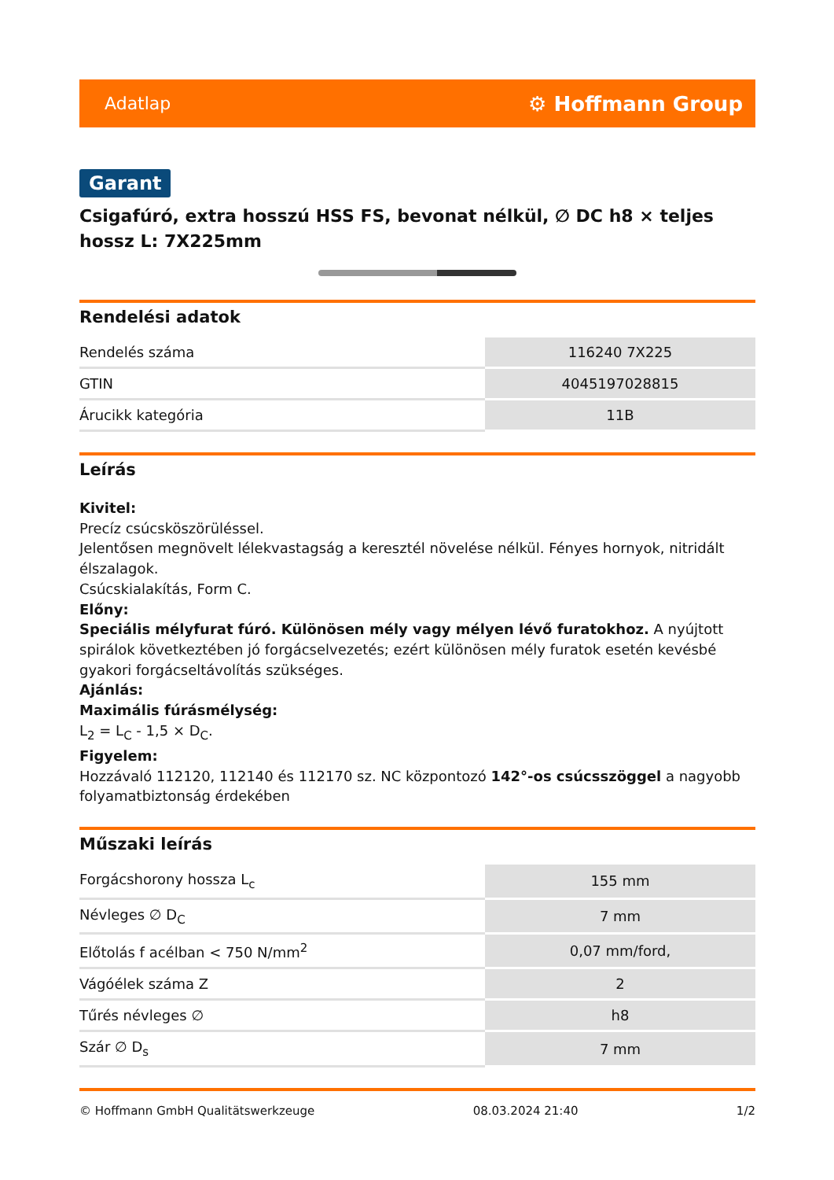Adatlap ⚙ Hoffmann Group
Garant
Csigafúró, extra hosszú HSS FS, bevonat nélkül, ∅ DC h8 × teljes hossz L: 7X225mm
Rendelési adatok
| Rendelés száma | 116240 7X225 |
| GTIN | 4045197028815 |
| Árucikk kategória | 11B |
Leírás
Kivitel:
Precíz csúcsköszörüléssel.
Jelentősen megnövelt lélekvastagság a keresztél növelése nélkül. Fényes hornyok, nitridált élszalagok.
Csúcskialakítás, Form C.
Előny:
Speciális mélyfurat fúró. Különösen mély vagy mélyen lévő furatokhoz. A nyújtott spirálok következtében jó forgácselvezetés; ezért különösen mély furatok esetén kevésbé gyakori forgácseltávolítás szükséges.
Ajánlás:
Maximális fúrásmélység:
L<sub>2</sub> = L<sub>C</sub> - 1,5 × D<sub>C</sub>.
Figyelem:
Hozzávaló 112120, 112140 és 112170 sz. NC központozó 142°-os csúcsszöggel a nagyobb folyamatbiztonság érdekében
Műszaki leírás
| Forgácshorony hossza L<sub>c</sub> | 155 mm |
| Névleges ∅ D<sub>C</sub> | 7 mm |
| Előtolás f acélban < 750 N/mm<sup>2</sup> | 0,07 mm/ford, |
| Vágóélek száma Z | 2 |
| Tűrés névleges ∅ | h8 |
| Szár ∅ D<sub>s</sub> | 7 mm |
© Hoffmann GmbH Qualitätswerkzeuge 08.03.2024 21:40 1/2